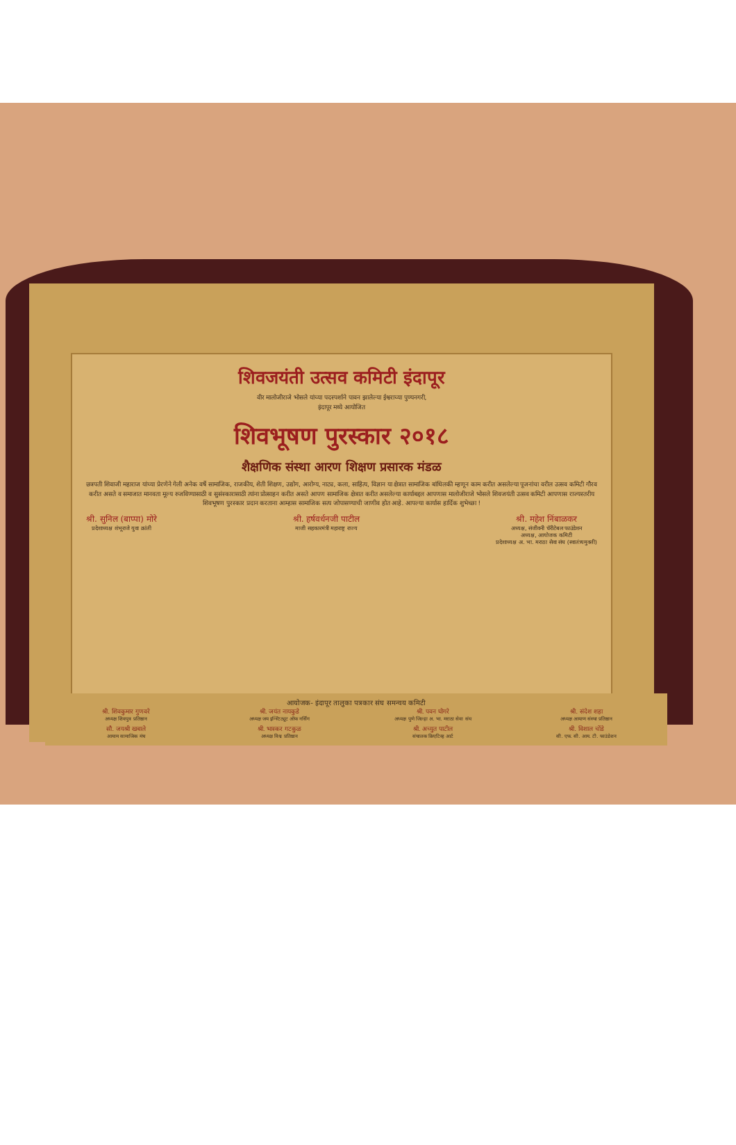शिवजयंती उत्सव कमिटी इंदापूर
वीर मालोजीराजे भोसले यांच्या पदस्पर्शाने पावन झालेल्या ईश्वराच्या पुण्यनगरी,
इंदापूर मध्ये आयोजित
शिवभूषण पुरस्कार २०१८
शैक्षणिक संस्था आरण शिक्षण प्रसारक मंडळ
छत्रपती शिवाजी महाराज यांच्या प्रेरणेने गेली अनेक वर्षे सामाजिक, राजकीय, शेती शिक्षण, उद्योग, आरोग्य, नाट्य, कला, साहित्य, विज्ञान या क्षेत्रात सामाजिक बांधिलकी म्हणून काम करीत असलेल्या पूजनांचा वरील उत्सव कमिटी गौरव करीत असते व समाजात मानवता मूल्य रुजविण्यासाठी व सुसंस्कारासाठी त्यांना प्रोत्साहन करीत असते आपण सामाजिक क्षेत्रात करीत असलेल्या कार्याबद्दल आपणास मालोजीराजे भोसले शिवजयंती उत्सव कमिटी आपणास राज्यस्तरीय शिवभूषण पुरस्कार प्रदान करताना आम्हास सामाजिक सत्य जोपासण्याची जाणीव होत आहे. आपल्या कार्यास हार्दिक शुभेच्छा !
श्री. सुनिल (बाप्पा) मोरे
प्रदेशाध्यक्ष शंभूराजे युवा क्रांती
श्री. हर्षवर्धनजी पाटील
माजी सहकारमंत्री महाराष्ट्र राज्य
श्री. महेश निंबाळकर
अध्यक्ष, संजीवनी चॅरीटेबल फाउंडेशन
अध्यक्ष, आयोजक कमिटी
प्रदेशाध्यक्ष अ. भा. मराठा सेवा संघ (स्वातंत्र्यमुक्ती)
आयोजक- इंदापूर तालुका पत्रकार संघ समन्वय कमिटी
श्री. शिवकुमार गुणवरे
अध्यक्ष शिवपुत्र प्रतिष्ठान
श्री. जयंत नायकुडे
अध्यक्ष जय इन्स्टिट्यूट ऑफ नर्सिंग
श्री. पवन घोगरे
अध्यक्ष पुणे जिल्हा अ. भा. मराठा सेवा संघ
श्री. संदेश शहा
अध्यक्ष आयाण संस्था प्रतिष्ठान
सौ. जयश्री खबाले
आयाम सामाजिक मंच
श्री. भास्कर गटकुळ
अध्यक्ष विश्व प्रतिष्ठान
श्री. अच्युत पाटील
संचालक क्रिएटिव्ह आर्ट
श्री. विशाल चोंडे
सी. एफ. सी. आय. टी. फाउंडेशन